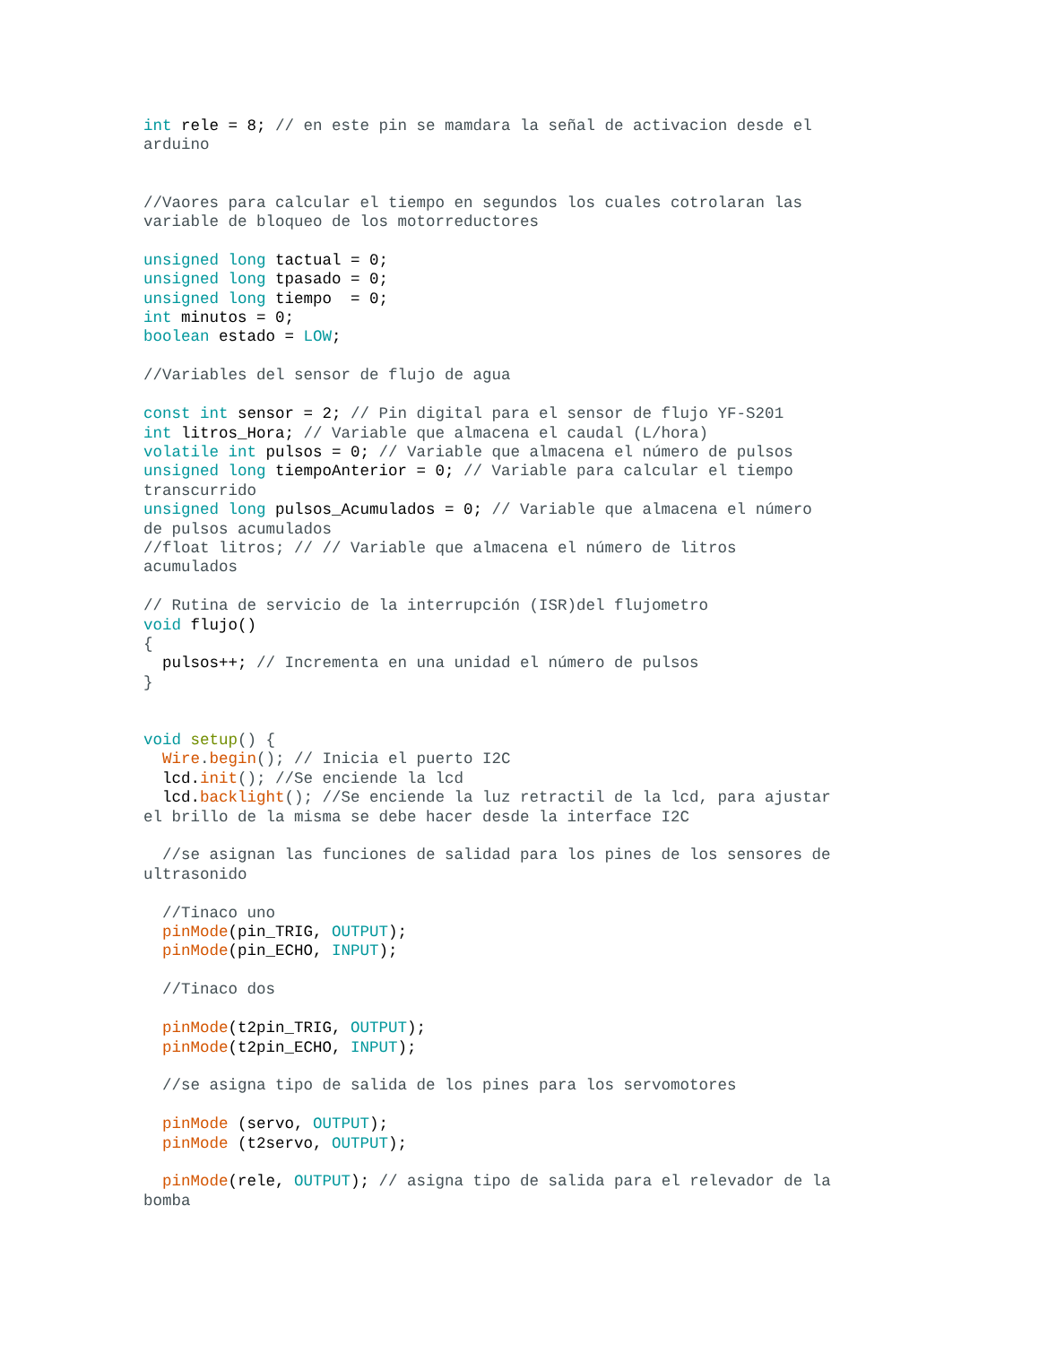int rele = 8; // en este pin se mamdara la señal de activacion desde el
arduino


//Vaores para calcular el tiempo en segundos los cuales cotrolaran las
variable de bloqueo de los motorreductores

unsigned long tactual = 0;
unsigned long tpasado = 0;
unsigned long tiempo  = 0;
int minutos = 0;
boolean estado = LOW;

//Variables del sensor de flujo de agua

const int sensor = 2; // Pin digital para el sensor de flujo YF-S201
int litros_Hora; // Variable que almacena el caudal (L/hora)
volatile int pulsos = 0; // Variable que almacena el número de pulsos
unsigned long tiempoAnterior = 0; // Variable para calcular el tiempo
transcurrido
unsigned long pulsos_Acumulados = 0; // Variable que almacena el número
de pulsos acumulados
//float litros; // // Variable que almacena el número de litros
acumulados

// Rutina de servicio de la interrupción (ISR)del flujometro
void flujo()
{
  pulsos++; // Incrementa en una unidad el número de pulsos
}


void setup() {
  Wire.begin(); // Inicia el puerto I2C
  lcd. init(); //Se enciende la lcd
  lcd. backlight(); //Se enciende la luz retractil de la lcd, para ajustar
el brillo de la misma se debe hacer desde la interface I2C

  //se asignan las funciones de salidad para los pines de los sensores de
ultrasonido

  //Tinaco uno
  pinMode(pin_TRIG, OUTPUT);
  pinMode(pin_ECHO, INPUT);

  //Tinaco dos

  pinMode(t2pin_TRIG, OUTPUT);
  pinMode(t2pin_ECHO, INPUT);

  //se asigna tipo de salida de los pines para los servomotores

  pinMode (servo, OUTPUT);
  pinMode (t2servo, OUTPUT);

  pinMode(rele, OUTPUT); // asigna tipo de salida para el relevador de la
bomba